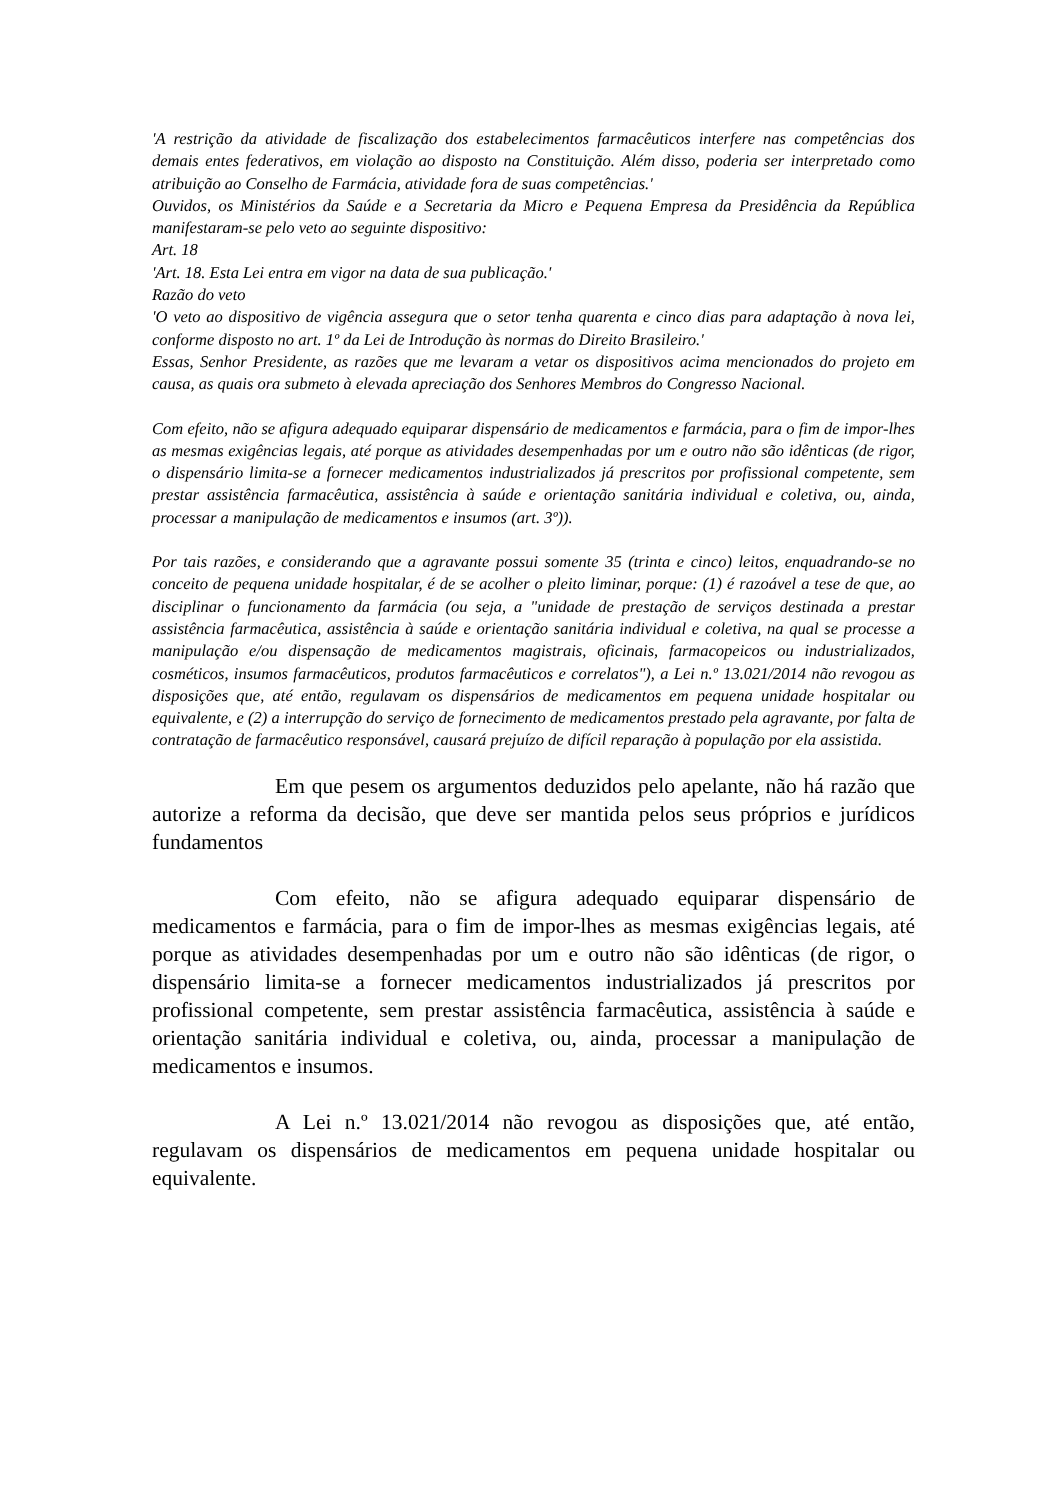'A restrição da atividade de fiscalização dos estabelecimentos farmacêuticos interfere nas competências dos demais entes federativos, em violação ao disposto na Constituição. Além disso, poderia ser interpretado como atribuição ao Conselho de Farmácia, atividade fora de suas competências.'
Ouvidos, os Ministérios da Saúde e a Secretaria da Micro e Pequena Empresa da Presidência da República manifestaram-se pelo veto ao seguinte dispositivo:
Art. 18
'Art. 18. Esta Lei entra em vigor na data de sua publicação.'
Razão do veto
'O veto ao dispositivo de vigência assegura que o setor tenha quarenta e cinco dias para adaptação à nova lei, conforme disposto no art. 1º da Lei de Introdução às normas do Direito Brasileiro.'
Essas, Senhor Presidente, as razões que me levaram a vetar os dispositivos acima mencionados do projeto em causa, as quais ora submeto à elevada apreciação dos Senhores Membros do Congresso Nacional.
Com efeito, não se afigura adequado equiparar dispensário de medicamentos e farmácia, para o fim de impor-lhes as mesmas exigências legais, até porque as atividades desempenhadas por um e outro não são idênticas (de rigor, o dispensário limita-se a fornecer medicamentos industrializados já prescritos por profissional competente, sem prestar assistência farmacêutica, assistência à saúde e orientação sanitária individual e coletiva, ou, ainda, processar a manipulação de medicamentos e insumos (art. 3º)).
Por tais razões, e considerando que a agravante possui somente 35 (trinta e cinco) leitos, enquadrando-se no conceito de pequena unidade hospitalar, é de se acolher o pleito liminar, porque: (1) é razoável a tese de que, ao disciplinar o funcionamento da farmácia (ou seja, a "unidade de prestação de serviços destinada a prestar assistência farmacêutica, assistência à saúde e orientação sanitária individual e coletiva, na qual se processe a manipulação e/ou dispensação de medicamentos magistrais, oficinais, farmacopeicos ou industrializados, cosméticos, insumos farmacêuticos, produtos farmacêuticos e correlatos"), a Lei n.º 13.021/2014 não revogou as disposições que, até então, regulavam os dispensários de medicamentos em pequena unidade hospitalar ou equivalente, e (2) a interrupção do serviço de fornecimento de medicamentos prestado pela agravante, por falta de contratação de farmacêutico responsável, causará prejuízo de difícil reparação à população por ela assistida.
Em que pesem os argumentos deduzidos pelo apelante, não há razão que autorize a reforma da decisão, que deve ser mantida pelos seus próprios e jurídicos fundamentos
Com efeito, não se afigura adequado equiparar dispensário de medicamentos e farmácia, para o fim de impor-lhes as mesmas exigências legais, até porque as atividades desempenhadas por um e outro não são idênticas (de rigor, o dispensário limita-se a fornecer medicamentos industrializados já prescritos por profissional competente, sem prestar assistência farmacêutica, assistência à saúde e orientação sanitária individual e coletiva, ou, ainda, processar a manipulação de medicamentos e insumos.
A Lei n.º 13.021/2014 não revogou as disposições que, até então, regulavam os dispensários de medicamentos em pequena unidade hospitalar ou equivalente.